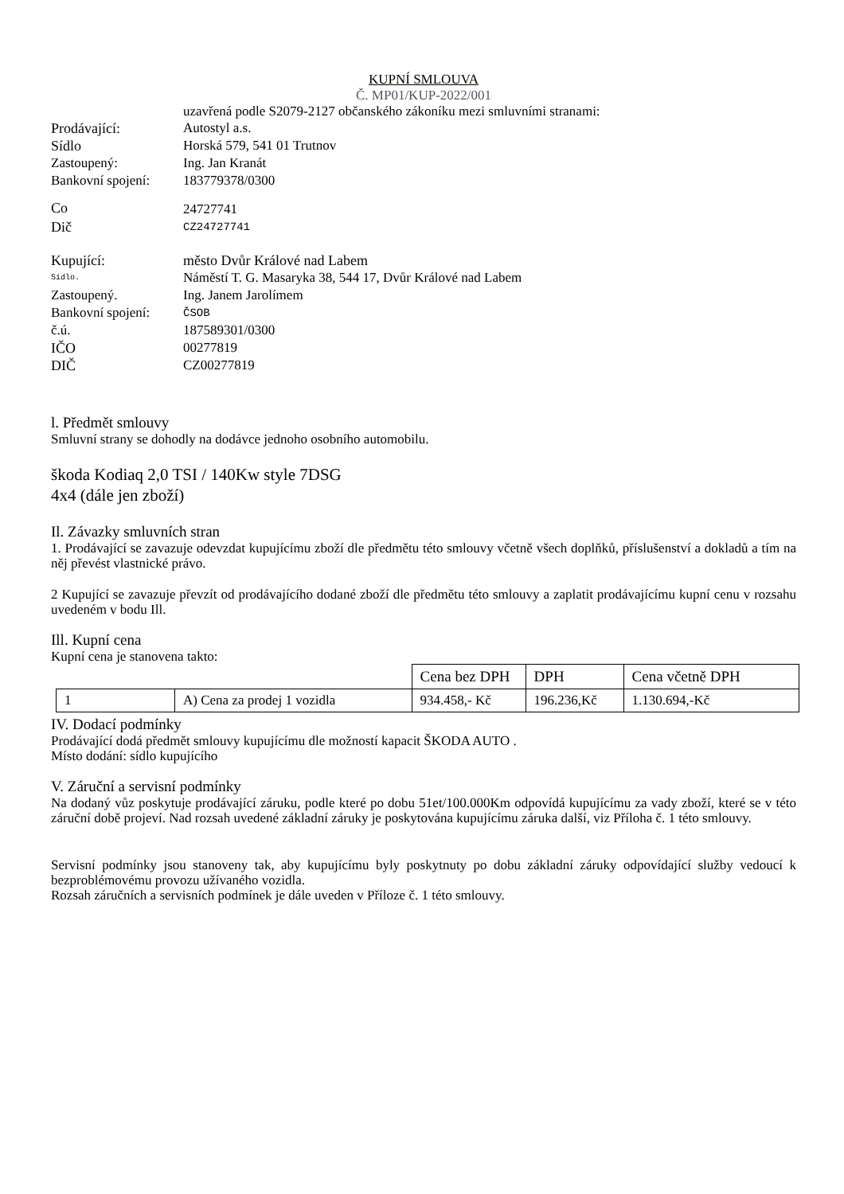KUPNÍ SMLOUVA
Č. MP01/KUP-2022/001
uzavřená podle S2079-2127 občanského zákoníku mezi smluvními stranami:
Prodávající:
Autostyl a.s.
Sídlo
Horská 579, 541 01 Trutnov
Zastoupený:
Ing. Jan Kranát
Bankovní spojení:
183779378/0300
Co
24727741
Dič
CZ24727741
Kupující:
město Dvůr Králové nad Labem
Sídlo.
Náměstí T. G. Masaryka 38, 544 17, Dvůr Králové nad Labem
Zastoupený.
Ing. Janem Jarolímem
Bankovní spojení:
ČSOB
č.ú.
187589301/0300
IČO
00277819
DIČ
CZ00277819
l. Předmět smlouvy
Smluvní strany se dohodly na dodávce jednoho osobního automobilu.
škoda Kodiaq 2,0 TSI / 140Kw style 7DSG
4x4 (dále jen zboží)
Il. Závazky smluvních stran
1. Prodávající se zavazuje odevzdat kupujícímu zboží dle předmětu této smlouvy včetně všech doplňků, příslušenství a dokladů a tím na něj převést vlastnické právo.
2 Kupující se zavazuje převzít od prodávajícího dodané zboží dle předmětu této smlouvy a zaplatit prodávajícímu kupní cenu v rozsahu uvedeném v bodu Ill.
Ill. Kupní cena
Kupní cena je stanovena takto:
| | | Cena bez DPH | DPH | Cena včetně DPH |
| 1 | A) Cena za prodej 1 vozidla | 934.458,- Kč | 196.236,Kč | 1.130.694,-Kč |
IV. Dodací podmínky
Prodávající dodá předmět smlouvy kupujícímu dle možností kapacit ŠKODA AUTO .
Místo dodání: sídlo kupujícího
V. Záruční a servisní podmínky
Na dodaný vůz poskytuje prodávající záruku, podle které po dobu 51et/100.000Km odpovídá kupujícímu za vady zboží, které se v této záruční době projeví. Nad rozsah uvedené základní záruky je poskytována kupujícímu záruka další, viz Příloha č. 1 této smlouvy.
Servisní podmínky jsou stanoveny tak, aby kupujícímu byly poskytnuty po dobu základní záruky odpovídající služby vedoucí k bezproblémovému provozu užívaného vozidla.
Rozsah záručních a servisních podmínek je dále uveden v Příloze č. 1 této smlouvy.